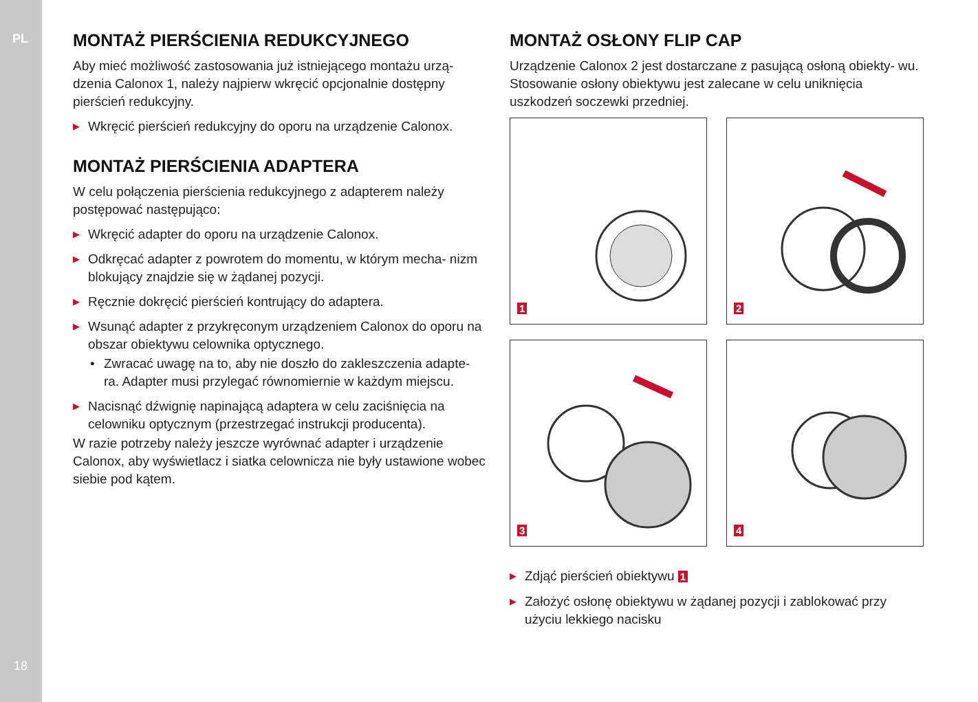PL
MONTAŻ PIERŚCIENIA REDUKCYJNEGO
Aby mieć możliwość zastosowania już istniejącego montażu urzą- dzenia Calonox 1, należy najpierw wkręcić opcjonalnie dostępny pierścień redukcyjny.
▶ Wkręcić pierścień redukcyjny do oporu na urządzenie Calonox.
MONTAŻ PIERŚCIENIA ADAPTERA
W celu połączenia pierścienia redukcyjnego z adapterem należy postępować następująco:
▶ Wkręcić adapter do oporu na urządzenie Calonox.
▶ Odkręcać adapter z powrotem do momentu, w którym mecha- nizm blokujący znajdzie się w żądanej pozycji.
▶ Ręcznie dokręcić pierścień kontrujący do adaptera.
▶ Wsunąć adapter z przykręconym urządzeniem Calonox do oporu na obszar obiektywu celownika optycznego.
• Zwracać uwagę na to, aby nie doszło do zakleszczenia adapte- ra. Adapter musi przylegać równomiernie w każdym miejscu.
▶ Nacisnąć dźwignię napinającą adaptera w celu zaciśnięcia na celowniku optycznym (przestrzegać instrukcji producenta).
W razie potrzeby należy jeszcze wyrównać adapter i urządzenie Calonox, aby wyświetlacz i siatka celownicza nie były ustawione wobec siebie pod kątem.
MONTAŻ OSŁONY FLIP CAP
Urządzenie Calonox 2 jest dostarczane z pasującą osłoną obiekty- wu. Stosowanie osłony obiektywu jest zalecane w celu uniknięcia uszkodzeń soczewki przedniej.
1
2
3
4
▶ Zdjąć pierścień obiektywu 1
▶ Założyć osłonę obiektywu w żądanej pozycji i zablokować przy użyciu lekkiego nacisku
18